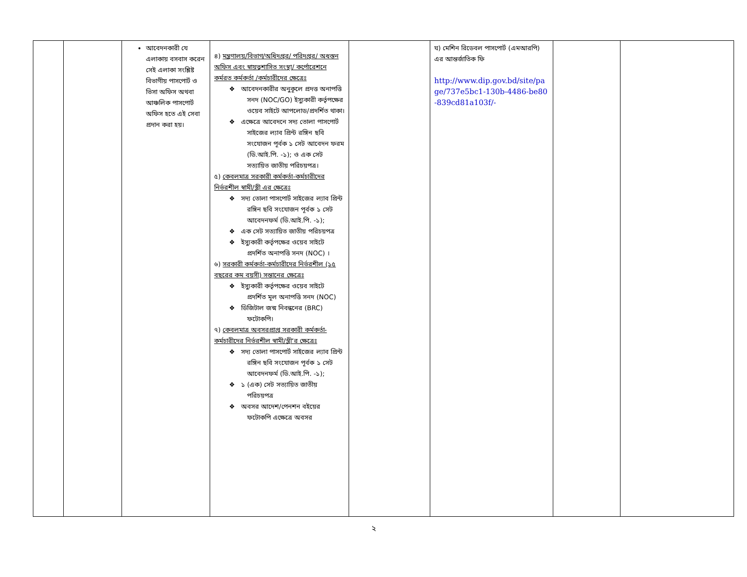| | | আবেদনকারী যে এলাকায় বসবাস করেন সেই এলাকা সংশ্লিষ্ট বিভাগীয় পাসপোর্ট ও ভিসা অফিস অথবা আঞ্চলিক পাসপোর্ট অফিস হতে এই সেবা প্রদান করা হয়। | ৪) মন্ত্রণালয়/বিভাগ/অধিদপ্তর/ পরিদপ্তর/ অধস্তন অফিস এবং স্বায়ত্বশাসিত সংস্থা/ কর্পোরেশনে কর্মরত কর্মকর্তা /কর্মচারীদের ক্ষেত্রেঃ ❖ আবেদনকারীর অনুকূলে প্রদত্ত অনাপত্তি সনদ (NOC/GO) ইস্যুকারী কর্তৃপক্ষের ওয়েব সাইটে আপলোড/প্রদর্শিত থাকা। ❖ এক্ষেত্রে আবেদনে সদ্য তোলা পাসপোর্ট সাইজের ল্যাব প্রিন্ট রঙ্গিন ছবি সংযোজন পূর্বক ১ সেট আবেদন ফরম (ডি.আই.পি. -১); ও এক সেট সত্যায়িত জাতীয় পরিচয়পত্র। ৫) কেবলমাত্র সরকারী কর্মকর্তা-কর্মচারীদের নির্ভরশীল স্বামী/স্ত্রী এর ক্ষেত্রেঃ ❖ সদ্য তোলা পাসপোর্ট সাইজের ল্যাব প্রিন্ট রঙ্গিন ছবি সংযোজন পূর্বক ১ সেট আবেদনফর্ম (ডি.আই.পি. -১); ❖ এক সেট সত্যায়িত জাতীয় পরিচয়পত্র ❖ ইস্যুকারী কর্তৃপক্ষের ওয়েব সাইটে প্রদর্শিত অনাপত্তি সনদ (NOC) । ৬) সরকারী কর্মকর্তা-কর্মচারীদের নির্ভরশীল (১৫ বছরের কম বয়সী) সন্তানের ক্ষেত্রেঃ ❖ ইস্যুকারী কর্তৃপক্ষের ওয়েব সাইটে প্রদর্শিত মূল অনাপত্তি সনদ (NOC) ❖ ডিজিটাল জন্ম নিবন্ধনের (BRC) ফটোকপি। ৭) কেবলমাত্র অবসরপ্রাপ্ত সরকারী কর্মকর্তা-কর্মচারীদের নির্ভরশীল স্বামী/স্ত্রী‘র ক্ষেত্রেঃ ❖ সদ্য তোলা পাসপোর্ট সাইজের ল্যাব প্রিন্ট রঙ্গিন ছবি সংযোজন পূর্বক ১ সেট আবেদনফর্ম (ডি.আই.পি. -১); ❖ ১ (এক) সেট সত্যায়িত জাতীয় পরিচয়পত্র ❖ অবসর আদেশ/পেনশন বইয়ের ফটোকপি এক্ষেত্রে অবসর | | ঘ) মেশিন রিডেবল পাসপোর্ট (এমআরপি) এর আন্তর্জাতিক ফি http://www.dip.gov.bd/site/page/737e5bc1-130b-4486-be80-839cd81a103f/- | | |
২